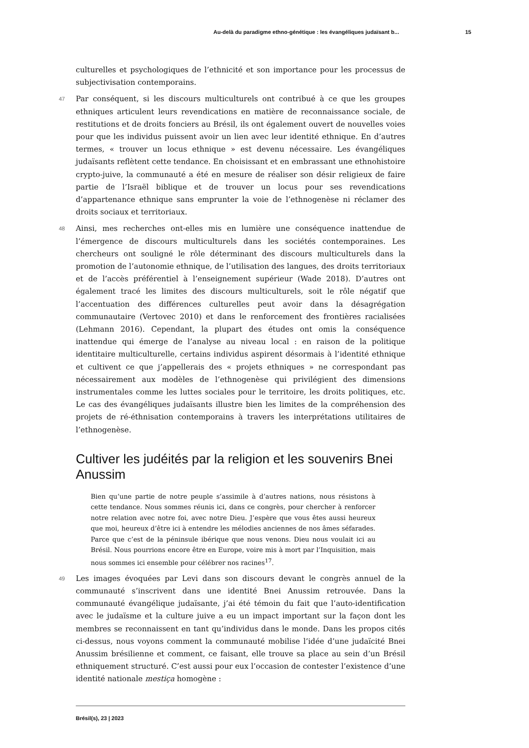Au-delà du paradigme ethno-génétique : les évangéliques judaïsant b... 15
culturelles et psychologiques de l’ethnicité et son importance pour les processus de subjectivisation contemporains.
47 Par conséquent, si les discours multiculturels ont contribué à ce que les groupes ethniques articulent leurs revendications en matière de reconnaissance sociale, de restitutions et de droits fonciers au Brésil, ils ont également ouvert de nouvelles voies pour que les individus puissent avoir un lien avec leur identité ethnique. En d’autres termes, « trouver un locus ethnique » est devenu nécessaire. Les évangéliques judaïsants reflètent cette tendance. En choisissant et en embrassant une ethnohistoire crypto-juive, la communauté a été en mesure de réaliser son désir religieux de faire partie de l’Israël biblique et de trouver un locus pour ses revendications d’appartenance ethnique sans emprunter la voie de l’ethnogenèse ni réclamer des droits sociaux et territoriaux.
48 Ainsi, mes recherches ont-elles mis en lumière une conséquence inattendue de l’émergence de discours multiculturels dans les sociétés contemporaines. Les chercheurs ont souligné le rôle déterminant des discours multiculturels dans la promotion de l’autonomie ethnique, de l’utilisation des langues, des droits territoriaux et de l’accès préférentiel à l’enseignement supérieur (Wade 2018). D’autres ont également tracé les limites des discours multiculturels, soit le rôle négatif que l’accentuation des différences culturelles peut avoir dans la désagrégation communautaire (Vertovec 2010) et dans le renforcement des frontières racialisées (Lehmann 2016). Cependant, la plupart des études ont omis la conséquence inattendue qui émerge de l’analyse au niveau local : en raison de la politique identitaire multiculturelle, certains individus aspirent désormais à l’identité ethnique et cultivent ce que j’appellerais des « projets ethniques » ne correspondant pas nécessairement aux modèles de l’ethnogenèse qui privilégient des dimensions instrumentales comme les luttes sociales pour le territoire, les droits politiques, etc. Le cas des évangéliques judaïsants illustre bien les limites de la compréhension des projets de ré-éthnisation contemporains à travers les interprétations utilitaires de l’ethnogenèse.
Cultiver les judéités par la religion et les souvenirs Bnei Anussim
Bien qu’une partie de notre peuple s’assimile à d’autres nations, nous résistons à cette tendance. Nous sommes réunis ici, dans ce congrès, pour chercher à renforcer notre relation avec notre foi, avec notre Dieu. J’espère que vous êtes aussi heureux que moi, heureux d’être ici à entendre les mélodies anciennes de nos âmes séfarades. Parce que c’est de la péninsule ibérique que nous venons. Dieu nous voulait ici au Brésil. Nous pourrions encore être en Europe, voire mis à mort par l’Inquisition, mais nous sommes ici ensemble pour célébrer nos racines<sup>17</sup>.
49 Les images évoquées par Levi dans son discours devant le congrès annuel de la communauté s’inscrivent dans une identité Bnei Anussim retrouvée. Dans la communauté évangélique judaïsante, j’ai été témoin du fait que l’auto-identification avec le judaïsme et la culture juive a eu un impact important sur la façon dont les membres se reconnaissent en tant qu’individus dans le monde. Dans les propos cités ci-dessus, nous voyons comment la communauté mobilise l’idée d’une judaïcité Bnei Anussim brésilienne et comment, ce faisant, elle trouve sa place au sein d’un Brésil ethniquement structuré. C’est aussi pour eux l’occasion de contester l’existence d’une identité nationale mestiça homogène :
Brésil(s), 23 | 2023